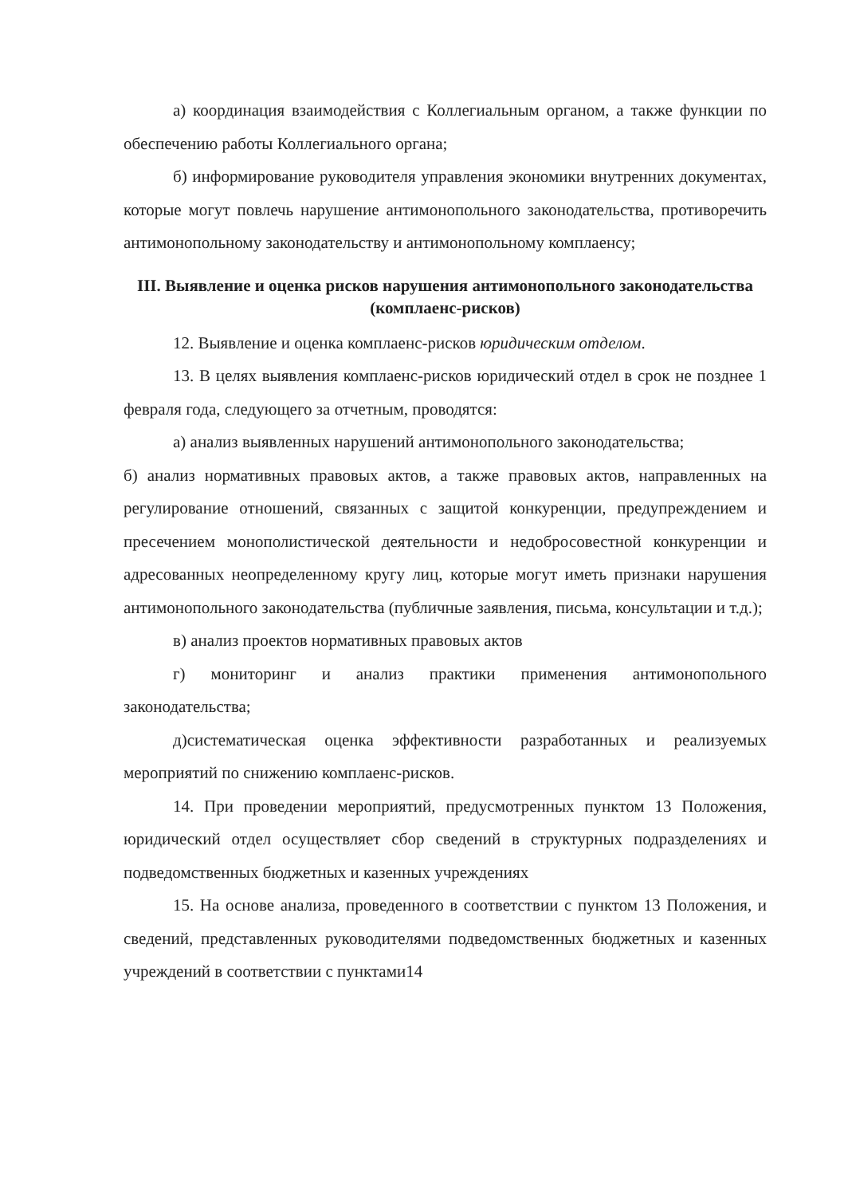а) координация взаимодействия с Коллегиальным органом, а также функции по обеспечению работы Коллегиального органа;
б) информирование руководителя управления экономики внутренних документах, которые могут повлечь нарушение антимонопольного законодательства, противоречить антимонопольному законодательству и антимонопольному комплаенсу;
III. Выявление и оценка рисков нарушения антимонопольного законодательства (комплаенс-рисков)
12. Выявление и оценка комплаенс-рисков юридическим отделом.
13. В целях выявления комплаенс-рисков юридический отдел в срок не позднее 1 февраля года, следующего за отчетным, проводятся:
а) анализ выявленных нарушений антимонопольного законодательства;
б) анализ нормативных правовых актов, а также правовых актов, направленных на регулирование отношений, связанных с защитой конкуренции, предупреждением и пресечением монополистической деятельности и недобросовестной конкуренции и адресованных неопределенному кругу лиц, которые могут иметь признаки нарушения антимонопольного законодательства (публичные заявления, письма, консультации и т.д.);
в) анализ проектов нормативных правовых актов
г) мониторинг и анализ практики применения антимонопольного законодательства;
д)систематическая оценка эффективности разработанных и реализуемых мероприятий по снижению комплаенс-рисков.
14. При проведении мероприятий, предусмотренных пунктом 13 Положения, юридический отдел осуществляет сбор сведений в структурных подразделениях и подведомственных бюджетных и казенных учреждениях
15. На основе анализа, проведенного в соответствии с пунктом 13 Положения, и сведений, представленных руководителями подведомственных бюджетных и казенных учреждений в соответствии с пунктами14